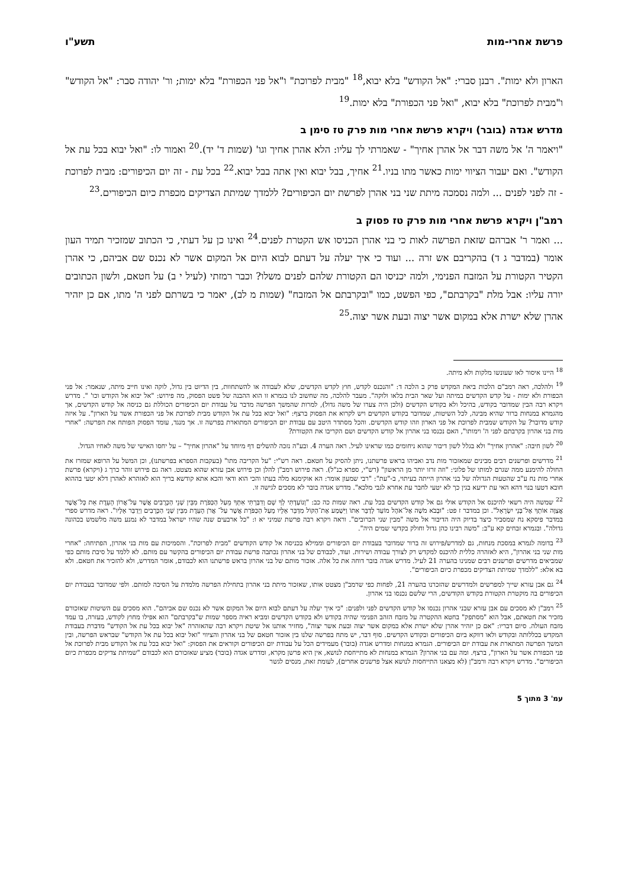פרשת אחרי-מות תשע"ו
הארון ולא ימות". רבנן סברי: "אל הקודש" בלא יבוא,<sup>18</sup> "מבית לפרוכת" ו"אל פני הכפורת" בלא ימות; ור' יהודה סבר: "אל הקודש" ו"מבית לפרוכת" בלא יבוא, "ואל פני הכפורת" בלא ימות.<sup>19</sup>
מדרש אגדה (בובר) ויקרא פרשת אחרי מות פרק טז סימן ב
"ויאמר ה' אל משה דבר אל אהרן אחיך" - שאמרתי לך עליו: הלא אהרן אחיך וגו' (שמות ד' יד).<sup>20</sup> ואמור לו: "ואל יבוא בכל עת אל הקודש". ואם יעבור הציווי ימות כאשר מתו בניו.<sup>21</sup> אחיך, בבל יבוא ואין אתה בבל יבוא.<sup>22</sup> בכל עת - זה יום הכיפורים: מבית לפרוכת - זה לפני לפנים ... ולמה נסמכה מיתת שני בני אהרן לפרשת יום הכיפורים? ללמדך שמיתת הצדיקים מכפרת כיום הכיפורים.<sup>23</sup>
רמב"ן ויקרא פרשת אחרי מות פרק טז פסוק ב
... ואמר ר' אברהם שזאת הפרשה לאות כי בני אהרן הכניסו אש הקטרת לפנים.<sup>24</sup> ואינו כן על דעתי, כי הכתוב שמזכיר תמיד העון אומר (במדבר ג ד) בהקריבם אש זרה ... ועוד כי איך יעלה על דעתם לבוא היום אל המקום אשר לא נכנס שם אביהם, כי אהרן הקטיר הקטורת על המזבח הפנימי, ולמה יכניסו הם הקטורת שלהם לפנים משלו? וכבר רמזתי (לעיל י ב) על חטאם, ולשון הכתובים יורה עליו: אבל מלת "בקרבתם", כפי הפשט, כמו "ובקרבתם אל המזבח" (שמות מ לב), יאמר כי בשרתם לפני ה' מתו, אם כן יזהיר אהרן שלא ישרת אלא במקום אשר יצוה ובעת אשר יצוה.<sup>25</sup>
<sup>18</sup> היינו איסור לאו שעונשו מלקות ולא מיתה.
<sup>19</sup> ולהלכה, ראה רמב"ם הלכות ביאת המקדש פרק ב הלכה ד: "והנכנס לקדש, חוץ לקדש הקדשים, שלא לעבודה או להשתחוות, בין הדיוט בין גדול, לוקה ואינו חייב מיתה, שנאמר: אל פני הכפורת ולא ימות - על קדש הקדשים במיתה ועל שאר הבית בלאו ולוקה". מעבר להלכה, מה שחשוב לנו בגמרא זו הוא ההבנה של פשט הפסוק, מה פירוש: "אל יבוא אל הקודש וכו' ". מדרש ויקרא רבה הבין שמדובר בקודש, בהיכל ולא בקודש הקדשים (ולכן היה צערו של משה גדול), למרות שהמשך הפרשה מדבר על עבודת יום הכיפורים הכוללת גם כניסה אל קודש הקדשים, אך מהגמרא במנחות ברור שהיא מבינה, לכל השיטות, שמדובר בקודש הקדשים ויש לקרוא את הפסוק ברצף: "ואל יבוא בכל עת אל הקודש מבית לפרוכת אל פני הכפורת אשר על הארון". על איזה קודש מדובר? על הקודש שמבית לפרוכת אל פני הארון וזהו קודש הקדשים. והכל מסתדר היטב עם עבודת יום הכיפורים המתוארת בפרשה זו. אך מנגד, עומד הפסוק הפותח את הפרשה: "אחרי מות בני אהרון בקרבתם לפני ה' וימותו", האם נכנסו בני אהרון אל קודש הקדשים ושם הקריבו את הקטורת?
<sup>20</sup> לשון חיבה: "אהרון אחיך" ולא בגלל לשון דיבור שהוא ניחומים כמו שראינו לעיל. ראה הערה 4. ובע"ה נזכה להשלים דף מיוחד על "אהרון אחיך" – על יחסו האישי של משה לאחיו הגדול.
<sup>21</sup> מדרשים ופרשנים רבים מבינים שמאזכור מות נדב ואביהו בראש פרשתנו, ניתן להסיק על חטאם. ראה רש"י: "על הקריבה מתו" (בעקבות הספרא בפרשתנו), וכן המשל על הרופא שמזרז את החולה להימנע ממה שגרם למותו של פלוני: "וזה זרזו יותר מן הראשון" (רש"י, ספרא כנ"ל). ראה פירוש רמב"ן להלן וכן פירוש אבן עזרא שהוא מצטט. ראה גם פירוש זוהר כרך ג (ויקרא) פרשת אחרי מות נח ע"ב שהטעות הגדולה של בני אהרון הייתה בעיתוי, ב-"עת": "רבי שמעון אומר: הא אוקימנא מלה בעתו והכי הוא ודאי והכא אתא קודשא בריך הוא לאזהרא לאהרן דלא יטעי בההוא חובא דטעו בנוי דהא האי עת ידיעא בגין כך לא יטעי לחבר עת אחרא לגבי מלכא". מדרש אגדה בובר לא מסכים לגישה זו.
<sup>22</sup> שמשה היה רשאי להיכנס אל הקודש אולי גם אל קודש הקדשים בכל עת. ראה שמות כה כב: "וְנוֹעַדְתִּי לְךָ שָׁם וְדִבַּרְתִּי אִתְּךָ מֵעַל הַכַּפֹּרֶת מִבֵּין שְׁנֵי הַכְּרֻבִים אֲשֶׁר עַל־אֲרוֹן הָעֵדֻת אֵת כָּל־אֲשֶׁר אֲצַוֶּה אוֹתְךָ אֶל־בְּנֵי יִשְׂרָאֵל". וכן במדבר ז פט: "וּבְבֹא מֹשֶׁה אֶל־אֹהֶל מוֹעֵד לְדַבֵּר אִתּוֹ וַיִּשְׁמַע אֶת־הַקּוֹל מִדַּבֵּר אֵלָיו מֵעַל הַכַּפֹּרֶת אֲשֶׁר עַל־ אֲרֹן הָעֵדֻת מִבֵּין שְׁנֵי הַכְּרֻבִים וַיְדַבֵּר אֵלָיו". ראה מדרש ספרי במדבר פיסקא נח שמסביר כיצד בדיוק היה הדיבור אל משה "מבין שני הכרובים". וראה ויקרא רבה פרשת שמיני יא ו: "כל ארבעים שנה שהיו ישראל במדבר לא נמנע משה מלשמש בכהונה גדולה". ובגמרא זבחים קא ע"ב: "משה רבינו כהן גדול וחולק בקדשי שמים היה".
<sup>23</sup> בדומה לגמרא במסכת מנחות, גם למדרש/פירוש זה ברור שמדובר בעבודת יום הכיפורים וממילא בכניסה אל קודש הקודשים "מבית לפרוכת". והסמיכות עם מות בני אהרון, הפתיחה: "אחרי מות שני בני אהרון", היא לאזהרה כללית להיכנס למקדש רק לצורך עבודה ושירות. ועוד, לכבודם של בני אהרון נכתבה פרשת עבודת יום הכיפורים בהקשר עם מותם. לא ללמד על סיבת מותם כפי שמביאים מדרשים ופרשנים רבים שמנינו בהערה 21 לעיל. מדרש אגדה בובר דוחה את כל אלה. אזכור מותם של בני אהרון בראש פרשתנו הוא לכבודם, אומר המדרש, ולא להזכיר את חטאם. ולא בא אלא: "ללמדך שמיתת הצדיקים מכפרת כיום הכיפורים".
<sup>24</sup> גם אבן עזרא שייך למפרשים ולמדרשים שהזכרנו בהערה 21, לפחות כפי שרמב"ן מצטט אותו, שאזכור מיתת בני אהרון בתחילת הפרשה מלמדת על הסיבה למותם. ולפי שמדובר בעבודת יום הכיפורים בה מוקטרת הקטורת בקודש הקודשים, הרי שלשם נכנסו בני אהרון.
<sup>25</sup> רמב"ן לא מסכים עם אבן עזרא שבני אהרון נכנסו אל קודש הקדשים לפני ולפנים: "כי איך יעלה על דעתם לבוא היום אל המקום אשר לא נכנס שם אביהם". הוא מסכים עם השיטות שאזכורם מזכיר את חטאתם, אבל הוא "מסתפק" בחטא ההקטרה על מזבח הזהב הפנימי שהיה בקודש ולא בקודש הקדשים ומביא ראיה מספר שמות ש"בקרבתם" הוא אפילו מחוץ לקודש, בעזרה, בו עמד מזבח העולה. סיום דבריו: "אם כן יזהיר אהרן שלא ישרת אלא במקום אשר יצוה ובעת אשר יצוה", מחזיר אותנו אל שיטת ויקרא רבה שהאזהרה "אל יבוא בכל עת אל הקודש" מדברת בעבודת המקדש בכללותה ובקודש ולאו דווקא ביום הכיפורים ובקודש הקדשים. סוף דבר, יש מתח בפרשה שלנו בין אזכור חטאם של בני אהרון והציווי "ואל יבוא בכל עת אל הקודש" שבראש הפרשה, ובין המשך הפרשה המתארת את עבודת יום הכיפורים. הגמרא במנחות ומדרש אגדה (בובר) מעמידים הכל על עבודת יום הכיפורים וקוראים את הפסוק: "ואל יבוא בכל עת אל הקודש מבית לפרוכת אל פני הכפורת אשר על הארון", ברצף. ומה עם בני אהרון? הגמרא במנחות לא מתייחסת לנושא, אין היא פרשן מקרא, ומדרש אגדה (בובר) מציע שאזכורם הוא לכבודם "שמיתת צדיקים מכפרת כיום הכיפורים". מדרש ויקרא רבה ורמב"ן (לא מצאנו התייחסות לנושא אצל פרשנים אחרים), לעומת זאת, מנסים לגשר
עמ' 3 מתוך 5